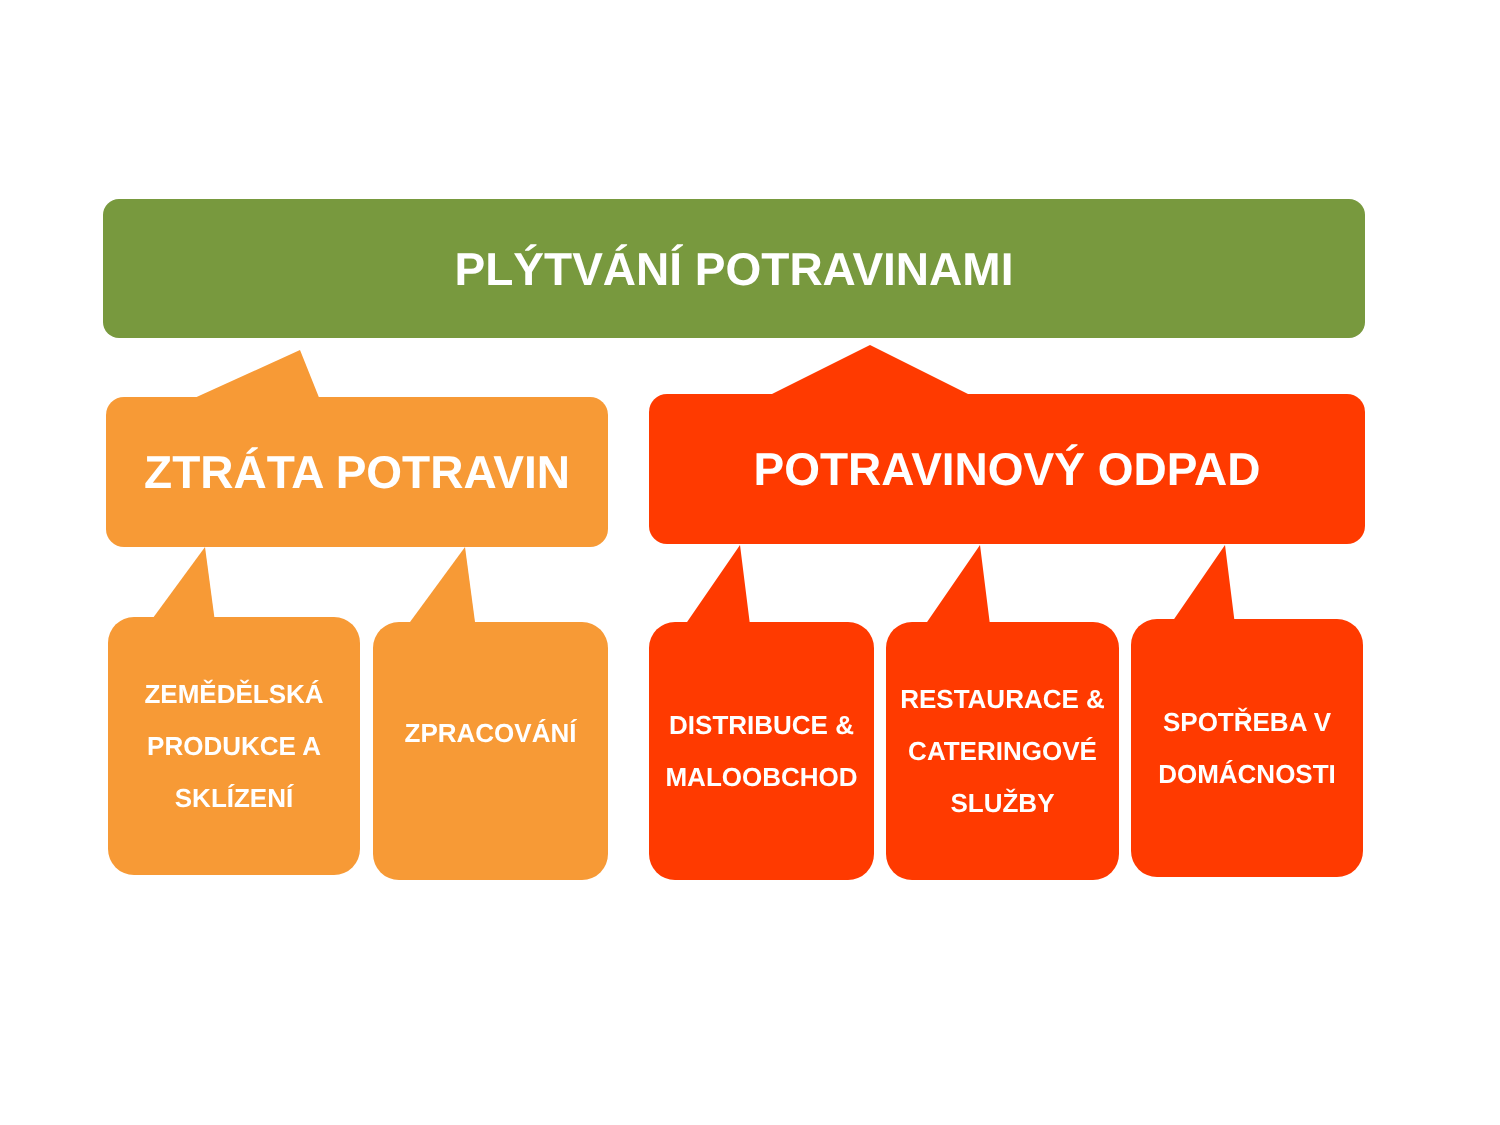PLÝTVÁNÍ POTRAVINAMI
ZTRÁTA POTRAVIN POTRAVINOVÝ ODPAD
ZEMĚDĚLSKÁ
PRODUKCE A
SKLÍZENÍ
ZPRACOVÁNÍ
DISTRIBUCE &
MALOOBCHOD
RESTAURACE &
CATERINGOVÉ
SLUŽBY
SPOTŘEBA V
DOMÁCNOSTI